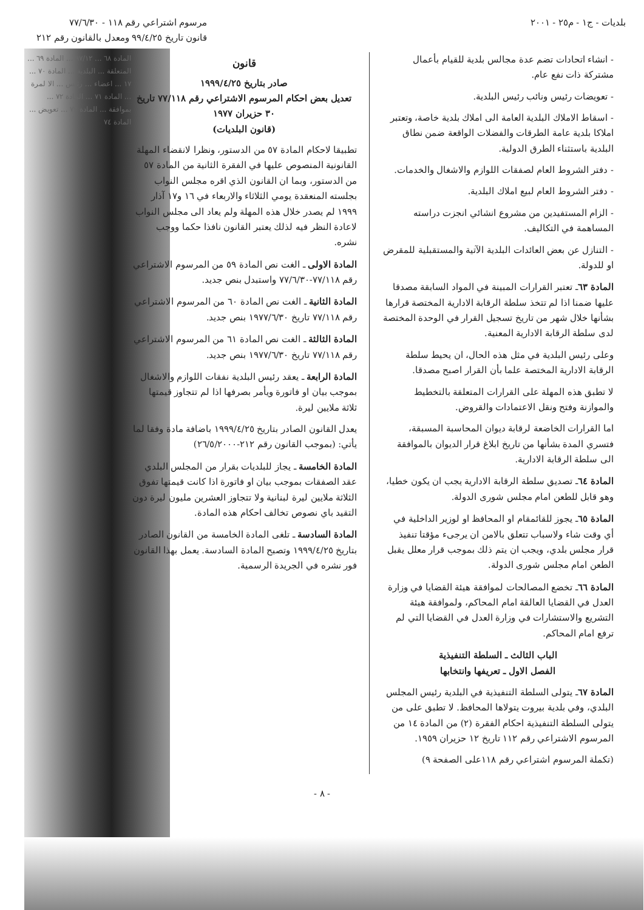بلديات - ج١ - م٢٥ - ٢٠٠١ مرسوم اشتراعي رقم ١١٨ - ٧٧/٦/٣٠
قانون تاريخ ٩٩/٤/٢٥ ومعدل بالقانون رقم ٢١٢
- انشاء اتحادات تضم عدة مجالس بلدية للقيام بأعمال مشتركة ذات نفع عام.
- تعويضات رئيس ونائب رئيس البلدية.
- اسقاط الاملاك البلدية العامة الى املاك بلدية خاصة، وتعتبر املاكا بلدية عامة الطرقات والفضلات الواقعة ضمن نطاق البلدية باستثناء الطرق الدولية.
- دفتر الشروط العام لصفقات اللوازم والاشغال والخدمات.
- دفتر الشروط العام لبيع املاك البلدية.
- الزام المستفيدين من مشروع انشائي انجزت دراسته المساهمة في التكاليف.
- التنازل عن بعض العائدات البلدية الآتية والمستقبلية للمقرض او للدولة.
المادة ٦٣ـ تعتبر القرارات المبينة في المواد السابقة مصدقا عليها ضمنا اذا لم تتخذ سلطة الرقابة الادارية المختصة قرارها بشأنها خلال شهر من تاريخ تسجيل القرار في الوحدة المختصة لدى سلطة الرقابة الادارية المعنية.
وعلى رئيس البلدية في مثل هذه الحال، ان يحيط سلطة الرقابة الادارية المختصة علما بأن القرار اصبح مصدقا.
لا تطبق هذه المهلة على القرارات المتعلقة بالتخطيط والموازنة وفتح ونقل الاعتمادات والقروض.
اما القرارات الخاضعة لرقابة ديوان المحاسبة المسبقة، فتسري المدة بشأنها من تاريخ ابلاغ قرار الديوان بالموافقة الى سلطة الرقابة الادارية.
المادة ٦٤ـ تصديق سلطة الرقابة الادارية يجب ان يكون خطيا، وهو قابل للطعن امام مجلس شورى الدولة.
المادة ٦٥ـ يجوز للقائمقام او المحافظ او لوزير الداخلية في أي وقت شاء ولاسباب تتعلق بالامن ان يرجىء مؤقتا تنفيذ قرار مجلس بلدي، ويجب ان يتم ذلك بموجب قرار معلل يقبل الطعن امام مجلس شورى الدولة.
المادة ٦٦ـ تخضع المصالحات لموافقة هيئة القضايا في وزارة العدل في القضايا العالقة امام المحاكم، ولموافقة هيئة التشريع والاستشارات في وزارة العدل في القضايا التي لم ترفع امام المحاكم.
الباب الثالث ـ السلطة التنفيذية
الفصل الاول ـ تعريفها وانتخابها
المادة ٦٧ـ يتولى السلطة التنفيذية في البلدية رئيس المجلس البلدي، وفي بلدية بيروت يتولاها المحافظ. لا تطبق على من يتولى السلطة التنفيذية احكام الفقرة (٢) من المادة ١٤ من المرسوم الاشتراعي رقم ١١٢ تاريخ ١٢ حزيران ١٩٥٩.
(تكملة المرسوم اشتراعي رقم ١١٨على الصفحة ٩)
قانون
صادر بتاريخ ١٩٩٩/٤/٢٥
تعديل بعض احكام المرسوم الاشتراعي رقم ٧٧/١١٨ تاريخ ٣٠ حزيران ١٩٧٧
(قانون البلديات)
تطبيقا لاحكام المادة ٥٧ من الدستور، ونظرا لانقضاء المهلة القانونية المنصوص عليها في الفقرة الثانية من المادة ٥٧ من الدستور، وبما ان القانون الذي اقره مجلس النواب بجلسته المنعقدة يومي الثلاثاء والاربعاء في ١٦ و١٧ آذار ١٩٩٩ لم يصدر خلال هذه المهلة ولم يعاد الى مجلس النواب لاعادة النظر فيه لذلك يعتبر القانون نافذا حكما ووجب نشره.
المادة الاولى ـ الغت نص المادة ٥٩ من المرسوم الاشتراعي رقم ٧٧/١١٨-٧٧/٦/٣٠ واستبدل بنص جديد.
المادة الثانية ـ الغت نص المادة ٦٠ من المرسوم الاشتراعي رقم ٧٧/١١٨ تاريخ ١٩٧٧/٦/٣٠ بنص جديد.
المادة الثالثة ـ الغت نص المادة ٦١ من المرسوم الاشتراعي رقم ٧٧/١١٨ تاريخ ١٩٧٧/٦/٣٠ بنص جديد.
المادة الرابعة ـ يعقد رئيس البلدية نفقات اللوازم والاشغال بموجب بيان او فاتورة ويأمر بصرفها اذا لم تتجاوز قيمتها ثلاثة ملايين ليرة.
يعدل القانون الصادر بتاريخ ١٩٩٩/٤/٢٥ باضافة مادة وفقا لما يأتي: (بموجب القانون رقم ٢١٢-٢٦/٥/٢٠٠٠)
المادة الخامسة ـ يجاز للبلديات بقرار من المجلس البلدي عقد الصفقات بموجب بيان او فاتورة اذا كانت قيمتها تفوق الثلاثة ملايين ليرة لبنانية ولا تتجاوز العشرين مليون ليرة دون التقيد باي نصوص تخالف احكام هذه المادة.
المادة السادسة ـ تلغى المادة الخامسة من القانون الصادر بتاريخ ١٩٩٩/٤/٢٥ وتصبح المادة السادسة. يعمل بهذا القانون فور نشره في الجريدة الرسمية.
المادة ٦٨ ... ٩٧/١٢ ... المادة ٦٩ ... المتعلقة ... البلدية ... المادة ٧٠ ... ١٧ ... اعضاء ... رئيس ... الا لمرة ... المادة ٧١ ... المادة ٧٢ ... بموافقة ... المادة ٧٣ ... تعويض ... المادة ٧٤
- ٨ -